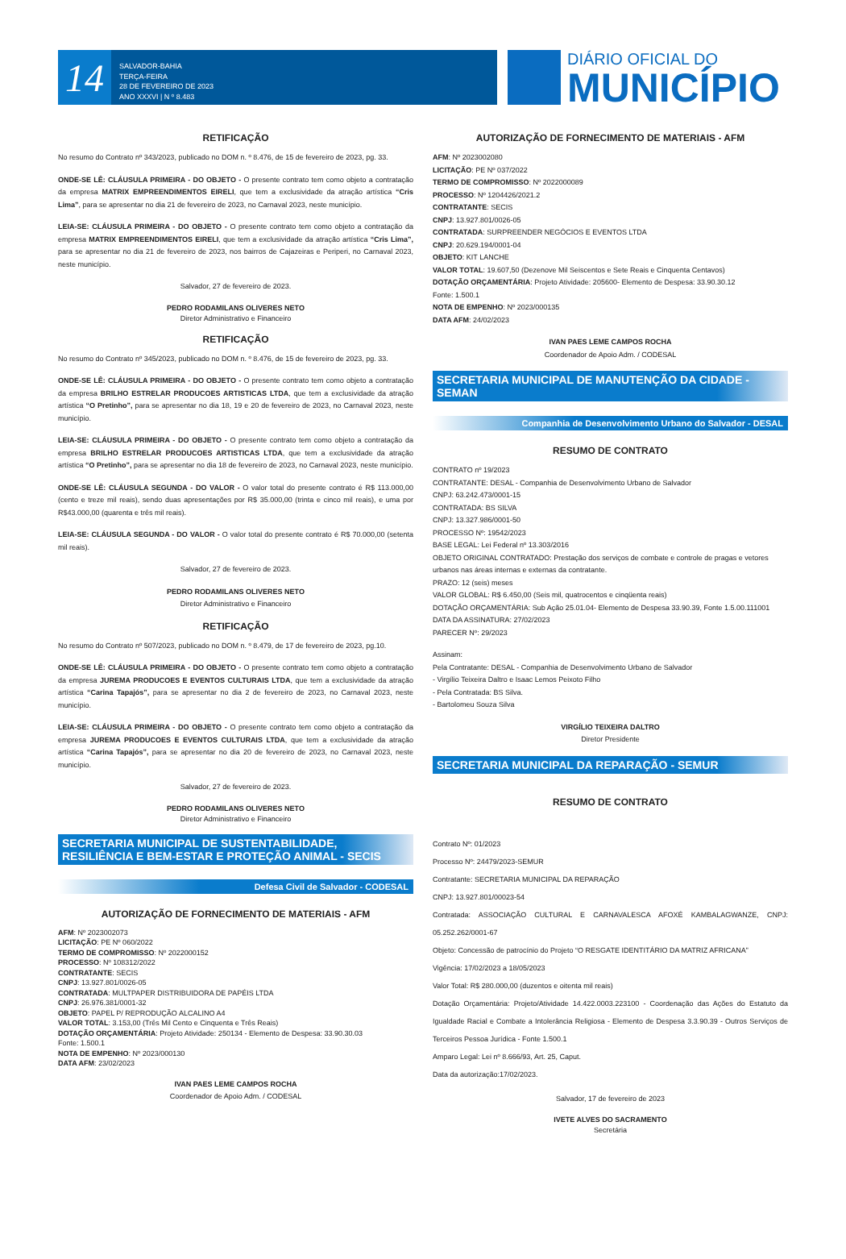14
SALVADOR-BAHIA
TERÇA-FEIRA
28 DE FEVEREIRO DE 2023
ANO XXXVI | N º 8.483
DIÁRIO OFICIAL DO
MUNICÍPIO
RETIFICAÇÃO
No resumo do Contrato nº 343/2023, publicado no DOM n. º 8.476, de 15 de fevereiro de 2023, pg. 33.
ONDE-SE LÊ: CLÁUSULA PRIMEIRA - DO OBJETO - O presente contrato tem como objeto a contratação da empresa MATRIX EMPREENDIMENTOS EIRELI, que tem a exclusividade da atração artística “Cris Lima”, para se apresentar no dia 21 de fevereiro de 2023, no Carnaval 2023, neste município.
LEIA-SE: CLÁUSULA PRIMEIRA - DO OBJETO - O presente contrato tem como objeto a contratação da empresa MATRIX EMPREENDIMENTOS EIRELI, que tem a exclusividade da atração artística “Cris Lima”, para se apresentar no dia 21 de fevereiro de 2023, nos bairros de Cajazeiras e Periperi, no Carnaval 2023, neste município.
Salvador, 27 de fevereiro de 2023.
PEDRO RODAMILANS OLIVERES NETO
Diretor Administrativo e Financeiro
RETIFICAÇÃO
No resumo do Contrato nº 345/2023, publicado no DOM n. º 8.476, de 15 de fevereiro de 2023, pg. 33.
ONDE-SE LÊ: CLÁUSULA PRIMEIRA - DO OBJETO - O presente contrato tem como objeto a contratação da empresa BRILHO ESTRELAR PRODUCOES ARTISTICAS LTDA, que tem a exclusividade da atração artística “O Pretinho”, para se apresentar no dia 18, 19 e 20 de fevereiro de 2023, no Carnaval 2023, neste município.
LEIA-SE: CLÁUSULA PRIMEIRA - DO OBJETO - O presente contrato tem como objeto a contratação da empresa BRILHO ESTRELAR PRODUCOES ARTISTICAS LTDA, que tem a exclusividade da atração artística “O Pretinho”, para se apresentar no dia 18 de fevereiro de 2023, no Carnaval 2023, neste município.
ONDE-SE LÊ: CLÁUSULA SEGUNDA - DO VALOR - O valor total do presente contrato é R$ 113.000,00 (cento e treze mil reais), sendo duas apresentações por R$ 35.000,00 (trinta e cinco mil reais), e uma por R$43.000,00 (quarenta e três mil reais).
LEIA-SE: CLÁUSULA SEGUNDA - DO VALOR - O valor total do presente contrato é R$ 70.000,00 (setenta mil reais).
Salvador, 27 de fevereiro de 2023.
PEDRO RODAMILANS OLIVERES NETO
Diretor Administrativo e Financeiro
RETIFICAÇÃO
No resumo do Contrato nº 507/2023, publicado no DOM n. º 8.479, de 17 de fevereiro de 2023, pg.10.
ONDE-SE LÊ: CLÁUSULA PRIMEIRA - DO OBJETO - O presente contrato tem como objeto a contratação da empresa JUREMA PRODUCOES E EVENTOS CULTURAIS LTDA, que tem a exclusividade da atração artística “Carina Tapajós”, para se apresentar no dia 2 de fevereiro de 2023, no Carnaval 2023, neste município.
LEIA-SE: CLÁUSULA PRIMEIRA - DO OBJETO - O presente contrato tem como objeto a contratação da empresa JUREMA PRODUCOES E EVENTOS CULTURAIS LTDA, que tem a exclusividade da atração artística “Carina Tapajós”, para se apresentar no dia 20 de fevereiro de 2023, no Carnaval 2023, neste município.
Salvador, 27 de fevereiro de 2023.
PEDRO RODAMILANS OLIVERES NETO
Diretor Administrativo e Financeiro
SECRETARIA MUNICIPAL DE SUSTENTABILIDADE, RESILIÊNCIA E BEM-ESTAR E PROTEÇÃO ANIMAL - SECIS
Defesa Civil de Salvador - CODESAL
AUTORIZAÇÃO DE FORNECIMENTO DE MATERIAIS - AFM
AFM: Nº 2023002073
LICITAÇÃO: PE Nº 060/2022
TERMO DE COMPROMISSO: Nº 2022000152
PROCESSO: Nº 108312/2022
CONTRATANTE: SECIS
CNPJ: 13.927.801/0026-05
CONTRATADA: MULTPAPER DISTRIBUIDORA DE PAPÉIS LTDA
CNPJ: 26.976.381/0001-32
OBJETO: PAPEL P/ REPRODUÇÃO ALCALINO A4
VALOR TOTAL: 3.153,00 (Três Mil Cento e Cinquenta e Três Reais)
DOTAÇÃO ORÇAMENTÁRIA: Projeto Atividade: 250134 - Elemento de Despesa: 33.90.30.03
Fonte: 1.500.1
NOTA DE EMPENHO: Nº 2023/000130
DATA AFM: 23/02/2023
IVAN PAES LEME CAMPOS ROCHA
Coordenador de Apoio Adm. / CODESAL
AUTORIZAÇÃO DE FORNECIMENTO DE MATERIAIS - AFM
AFM: Nº 2023002080
LICITAÇÃO: PE Nº 037/2022
TERMO DE COMPROMISSO: Nº 2022000089
PROCESSO: Nº 1204426/2021.2
CONTRATANTE: SECIS
CNPJ: 13.927.801/0026-05
CONTRATADA: SURPREENDER NEGÓCIOS E EVENTOS LTDA
CNPJ: 20.629.194/0001-04
OBJETO: KIT LANCHE
VALOR TOTAL: 19.607,50 (Dezenove Mil Seiscentos e Sete Reais e Cinquenta Centavos)
DOTAÇÃO ORÇAMENTÁRIA: Projeto Atividade: 205600- Elemento de Despesa: 33.90.30.12
Fonte: 1.500.1
NOTA DE EMPENHO: Nº 2023/000135
DATA AFM: 24/02/2023
IVAN PAES LEME CAMPOS ROCHA
Coordenador de Apoio Adm. / CODESAL
SECRETARIA MUNICIPAL DE MANUTENÇÃO DA CIDADE - SEMAN
Companhia de Desenvolvimento Urbano do Salvador - DESAL
RESUMO DE CONTRATO
CONTRATO nº 19/2023
CONTRATANTE: DESAL - Companhia de Desenvolvimento Urbano de Salvador
CNPJ: 63.242.473/0001-15
CONTRATADA: BS SILVA
CNPJ: 13.327.986/0001-50
PROCESSO Nº: 19542/2023
BASE LEGAL: Lei Federal nº 13.303/2016
OBJETO ORIGINAL CONTRATADO: Prestação dos serviços de combate e controle de pragas e vetores urbanos nas áreas internas e externas da contratante.
PRAZO: 12 (seis) meses
VALOR GLOBAL: R$ 6.450,00 (Seis mil, quatrocentos e cinqüenta reais)
DOTAÇÃO ORÇAMENTÁRIA: Sub Ação 25.01.04- Elemento de Despesa 33.90.39, Fonte 1.5.00.111001
DATA DA ASSINATURA: 27/02/2023
PARECER Nº: 29/2023
Assinam:
Pela Contratante: DESAL - Companhia de Desenvolvimento Urbano de Salvador
- Virgílio Teixeira Daltro e Isaac Lemos Peixoto Filho
- Pela Contratada: BS Silva.
- Bartolomeu Souza Silva
VIRGÍLIO TEIXEIRA DALTRO
Diretor Presidente
SECRETARIA MUNICIPAL DA REPARAÇÃO - SEMUR
RESUMO DE CONTRATO
Contrato Nº: 01/2023
Processo Nº: 24479/2023-SEMUR
Contratante: SECRETARIA MUNICIPAL DA REPARAÇÃO
CNPJ: 13.927.801/00023-54
Contratada: ASSOCIAÇÃO CULTURAL E CARNAVALESCA AFOXÉ KAMBALAGWANZE, CNPJ: 05.252.262/0001-67
Objeto: Concessão de patrocínio do Projeto “O RESGATE IDENTITÁRIO DA MATRIZ AFRICANA”
Vigência: 17/02/2023 a 18/05/2023
Valor Total: R$ 280.000,00 (duzentos e oitenta mil reais)
Dotação Orçamentária: Projeto/Atividade 14.422.0003.223100 - Coordenação das Ações do Estatuto da Igualdade Racial e Combate a Intolerância Religiosa - Elemento de Despesa 3.3.90.39 - Outros Serviços de Terceiros Pessoa Jurídica - Fonte 1.500.1
Amparo Legal: Lei nº 8.666/93, Art. 25, Caput.
Data da autorização:17/02/2023.
Salvador, 17 de fevereiro de 2023
IVETE ALVES DO SACRAMENTO
Secretária